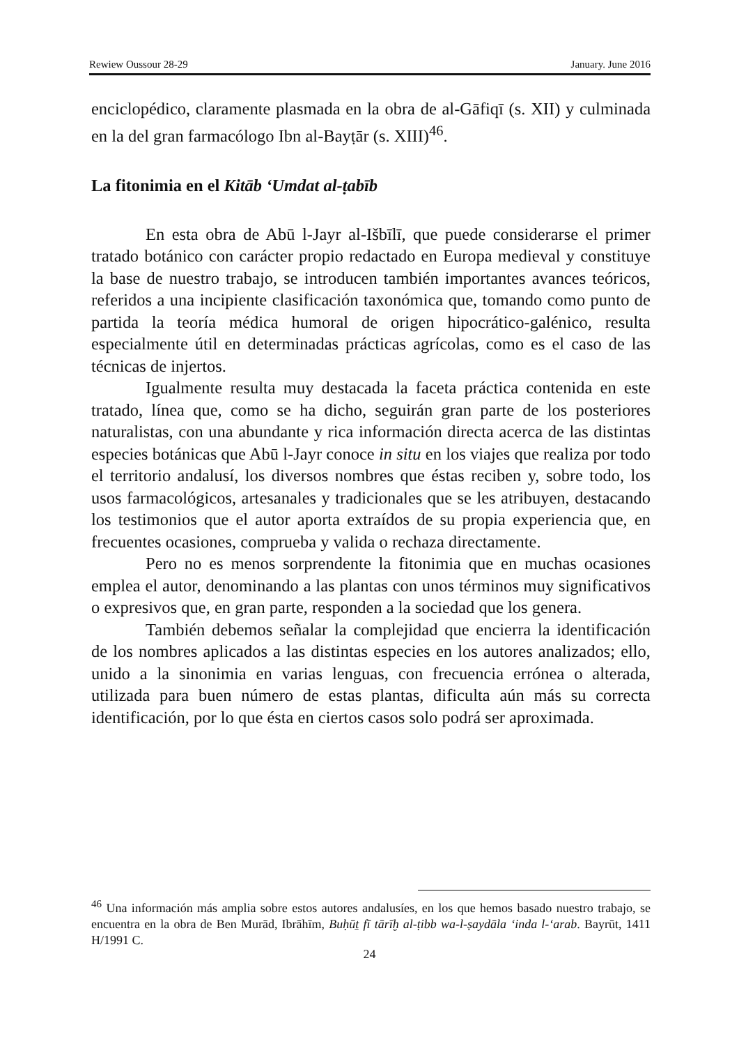Rewiew Oussour 28-29 January. June 2016
enciclopédico, claramente plasmada en la obra de al-Gāfiqī (s. XII) y culminada en la del gran farmacólogo Ibn al-Bayṭār (s. XIII)<sup>46</sup>.
La fitonimia en el Kitāb ‘Umdat al-ṭabīb
En esta obra de Abū l-Jayr al-Išbīlī, que puede considerarse el primer tratado botánico con carácter propio redactado en Europa medieval y constituye la base de nuestro trabajo, se introducen también importantes avances teóricos, referidos a una incipiente clasificación taxonómica que, tomando como punto de partida la teoría médica humoral de origen hipocrático-galénico, resulta especialmente útil en determinadas prácticas agrícolas, como es el caso de las técnicas de injertos.
Igualmente resulta muy destacada la faceta práctica contenida en este tratado, línea que, como se ha dicho, seguirán gran parte de los posteriores naturalistas, con una abundante y rica información directa acerca de las distintas especies botánicas que Abū l-Jayr conoce in situ en los viajes que realiza por todo el territorio andalusí, los diversos nombres que éstas reciben y, sobre todo, los usos farmacológicos, artesanales y tradicionales que se les atribuyen, destacando los testimonios que el autor aporta extraídos de su propia experiencia que, en frecuentes ocasiones, comprueba y valida o rechaza directamente.
Pero no es menos sorprendente la fitonimia que en muchas ocasiones emplea el autor, denominando a las plantas con unos términos muy significativos o expresivos que, en gran parte, responden a la sociedad que los genera.
También debemos señalar la complejidad que encierra la identificación de los nombres aplicados a las distintas especies en los autores analizados; ello, unido a la sinonimia en varias lenguas, con frecuencia errónea o alterada, utilizada para buen número de estas plantas, dificulta aún más su correcta identificación, por lo que ésta en ciertos casos solo podrá ser aproximada.
<sup>46</sup> Una información más amplia sobre estos autores andalusíes, en los que hemos basado nuestro trabajo, se encuentra en la obra de Ben Murād, Ibrāhīm, Buḥūṯ fī tārīḫ al-ṭibb wa-l-ṣaydāla ‘inda l-‘arab. Bayrūt, 1411 H/1991 C.
24